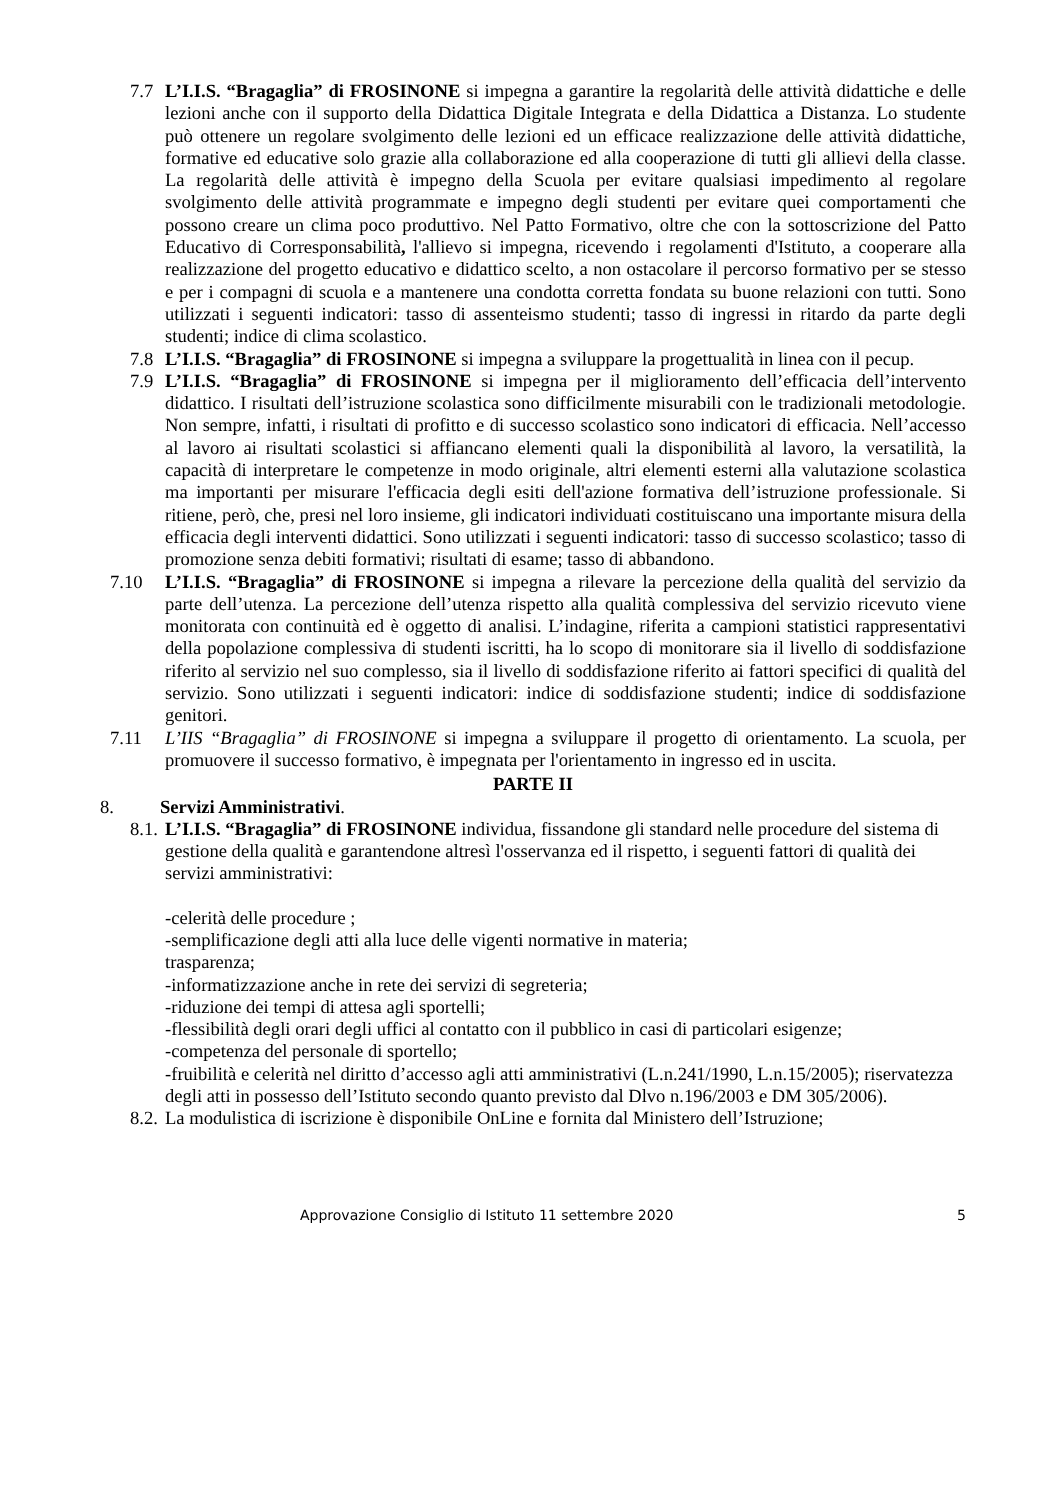7.7 L’I.I.S. “Bragaglia” di FROSINONE si impegna a garantire la regolarità delle attività didattiche e delle lezioni anche con il supporto della Didattica Digitale Integrata e della Didattica a Distanza. Lo studente può ottenere un regolare svolgimento delle lezioni ed un efficace realizzazione delle attività didattiche, formative ed educative solo grazie alla collaborazione ed alla cooperazione di tutti gli allievi della classe. La regolarità delle attività è impegno della Scuola per evitare qualsiasi impedimento al regolare svolgimento delle attività programmate e impegno degli studenti per evitare quei comportamenti che possono creare un clima poco produttivo. Nel Patto Formativo, oltre che con la sottoscrizione del Patto Educativo di Corresponsabilità, l'allievo si impegna, ricevendo i regolamenti d'Istituto, a cooperare alla realizzazione del progetto educativo e didattico scelto, a non ostacolare il percorso formativo per se stesso e per i compagni di scuola e a mantenere una condotta corretta fondata su buone relazioni con tutti. Sono utilizzati i seguenti indicatori: tasso di assenteismo studenti; tasso di ingressi in ritardo da parte degli studenti; indice di clima scolastico.
7.8 L’I.I.S. “Bragaglia” di FROSINONE si impegna a sviluppare la progettualità in linea con il pecup.
7.9 L’I.I.S. “Bragaglia” di FROSINONE si impegna per il miglioramento dell’efficacia dell’intervento didattico. I risultati dell’istruzione scolastica sono difficilmente misurabili con le tradizionali metodologie. Non sempre, infatti, i risultati di profitto e di successo scolastico sono indicatori di efficacia. Nell’accesso al lavoro ai risultati scolastici si affiancano elementi quali la disponibilità al lavoro, la versatilità, la capacità di interpretare le competenze in modo originale, altri elementi esterni alla valutazione scolastica ma importanti per misurare l'efficacia degli esiti dell'azione formativa dell’istruzione professionale. Si ritiene, però, che, presi nel loro insieme, gli indicatori individuati costituiscano una importante misura della efficacia degli interventi didattici. Sono utilizzati i seguenti indicatori: tasso di successo scolastico; tasso di promozione senza debiti formativi; risultati di esame; tasso di abbandono.
7.10 L’I.I.S. “Bragaglia” di FROSINONE si impegna a rilevare la percezione della qualità del servizio da parte dell’utenza. La percezione dell’utenza rispetto alla qualità complessiva del servizio ricevuto viene monitorata con continuità ed è oggetto di analisi. L’indagine, riferita a campioni statistici rappresentativi della popolazione complessiva di studenti iscritti, ha lo scopo di monitorare sia il livello di soddisfazione riferito al servizio nel suo complesso, sia il livello di soddisfazione riferito ai fattori specifici di qualità del servizio. Sono utilizzati i seguenti indicatori: indice di soddisfazione studenti; indice di soddisfazione genitori.
7.11 L’IIS “Bragaglia” di FROSINONE si impegna a sviluppare il progetto di orientamento. La scuola, per promuovere il successo formativo, è impegnata per l'orientamento in ingresso ed in uscita.
PARTE II
8. Servizi Amministrativi.
8.1.
L’I.I.S. “Bragaglia” di FROSINONE individua, fissandone gli standard nelle procedure del sistema di gestione della qualità e garantendone altresì l'osservanza ed il rispetto, i seguenti fattori di qualità dei servizi amministrativi:
-celerità delle procedure ;
-semplificazione degli atti alla luce delle vigenti normative in materia;
trasparenza;
-informatizzazione anche in rete dei servizi di segreteria;
-riduzione dei tempi di attesa agli sportelli;
-flessibilità degli orari degli uffici al contatto con il pubblico in casi di particolari esigenze;
-competenza del personale di sportello;
-fruibilità e celerità nel diritto d’accesso agli atti amministrativi (L.n.241/1990, L.n.15/2005); riservatezza degli atti in possesso dell’Istituto secondo quanto previsto dal Dlvo n.196/2003 e DM 305/2006).
8.2.
La modulistica di iscrizione è disponibile OnLine e fornita dal Ministero dell’Istruzione;
Approvazione Consiglio di Istituto 11 settembre 2020 5